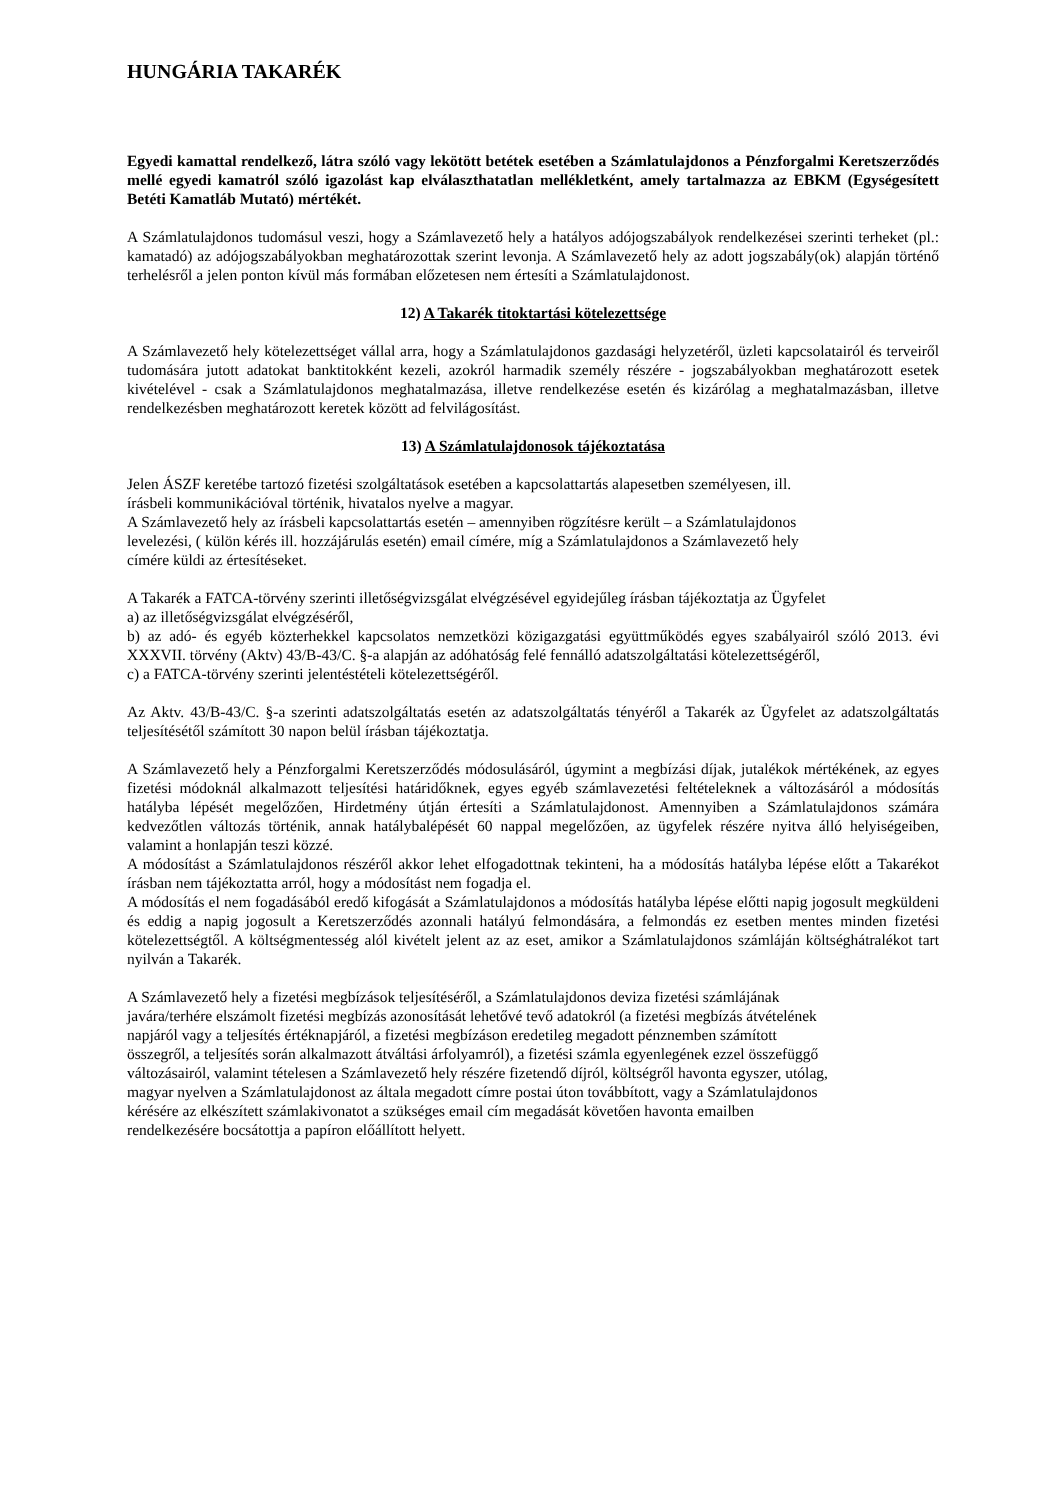HUNGÁRIA TAKARÉK
Egyedi kamattal rendelkező, látra szóló vagy lekötött betétek esetében a Számlatulajdonos a Pénzforgalmi Keretszerződés mellé egyedi kamatról szóló igazolást kap elválaszthatatlan mellékletként, amely tartalmazza az EBKM (Egységesített Betéti Kamatláb Mutató) mértékét.
A Számlatulajdonos tudomásul veszi, hogy a Számlavezető hely a hatályos adójogszabályok rendelkezései szerinti terheket (pl.: kamatadó) az adójogszabályokban meghatározottak szerint levonja. A Számlavezető hely az adott jogszabály(ok) alapján történő terhelésről a jelen ponton kívül más formában előzetesen nem értesíti a Számlatulajdonost.
12) A Takarék titoktartási kötelezettsége
A Számlavezető hely kötelezettséget vállal arra, hogy a Számlatulajdonos gazdasági helyzetéről, üzleti kapcsolatairól és terveiről tudomására jutott adatokat banktitokként kezeli, azokról harmadik személy részére - jogszabályokban meghatározott esetek kivételével - csak a Számlatulajdonos meghatalmazása, illetve rendelkezése esetén és kizárólag a meghatalmazásban, illetve rendelkezésben meghatározott keretek között ad felvilágosítást.
13) A Számlatulajdonosok tájékoztatása
Jelen ÁSZF keretébe tartozó fizetési szolgáltatások esetében a kapcsolattartás alapesetben személyesen, ill.
írásbeli kommunikációval történik, hivatalos nyelve a magyar.
A Számlavezető hely az írásbeli kapcsolattartás esetén – amennyiben rögzítésre került – a Számlatulajdonos
levelezési, ( külön kérés ill. hozzájárulás esetén) email címére, míg a Számlatulajdonos a Számlavezető hely
címére küldi az értesítéseket.
A Takarék a FATCA-törvény szerinti illetőségvizsgálat elvégzésével egyidejűleg írásban tájékoztatja az Ügyfelet
a) az illetőségvizsgálat elvégzéséről,
b) az adó- és egyéb közterhekkel kapcsolatos nemzetközi közigazgatási együttműködés egyes szabályairól szóló 2013. évi XXXVII. törvény (Aktv) 43/B-43/C. §-a alapján az adóhatóság felé fennálló adatszolgáltatási kötelezettségéről,
c) a FATCA-törvény szerinti jelentéstételi kötelezettségéről.
Az Aktv. 43/B-43/C. §-a szerinti adatszolgáltatás esetén az adatszolgáltatás tényéről a Takarék az Ügyfelet az adatszolgáltatás teljesítésétől számított 30 napon belül írásban tájékoztatja.
A Számlavezető hely a Pénzforgalmi Keretszerződés módosulásáról, úgymint a megbízási díjak, jutalékok mértékének, az egyes fizetési módoknál alkalmazott teljesítési határidőknek, egyes egyéb számlavezetési feltételeknek a változásáról a módosítás hatályba lépését megelőzően, Hirdetmény útján értesíti a Számlatulajdonost. Amennyiben a Számlatulajdonos számára kedvezőtlen változás történik, annak hatálybalépését 60 nappal megelőzően, az ügyfelek részére nyitva álló helyiségeiben, valamint a honlapján teszi közzé.
A módosítást a Számlatulajdonos részéről akkor lehet elfogadottnak tekinteni, ha a módosítás hatályba lépése előtt a Takarékot írásban nem tájékoztatta arról, hogy a módosítást nem fogadja el.
A módosítás el nem fogadásából eredő kifogását a Számlatulajdonos a módosítás hatályba lépése előtti napig jogosult megküldeni és eddig a napig jogosult a Keretszerződés azonnali hatályú felmondására, a felmondás ez esetben mentes minden fizetési kötelezettségtől. A költségmentesség alól kivételt jelent az az eset, amikor a Számlatulajdonos számláján költséghátralékot tart nyilván a Takarék.
A Számlavezető hely a fizetési megbízások teljesítéséről, a Számlatulajdonos deviza fizetési számlájának
javára/terhére elszámolt fizetési megbízás azonosítását lehetővé tevő adatokról (a fizetési megbízás átvételének
napjáról vagy a teljesítés értéknapjáról, a fizetési megbízáson eredetileg megadott pénznemben számított
összegről, a teljesítés során alkalmazott átváltási árfolyamról), a fizetési számla egyenlegének ezzel összefüggő
változásairól, valamint tételesen a Számlavezető hely részére fizetendő díjról, költségről havonta egyszer, utólag,
magyar nyelven a Számlatulajdonost az általa megadott címre postai úton továbbított, vagy a Számlatulajdonos
kérésére az elkészített számlakivonatot a szükséges email cím megadását követően havonta emailben
rendelkezésére bocsátottja a papíron előállított helyett.